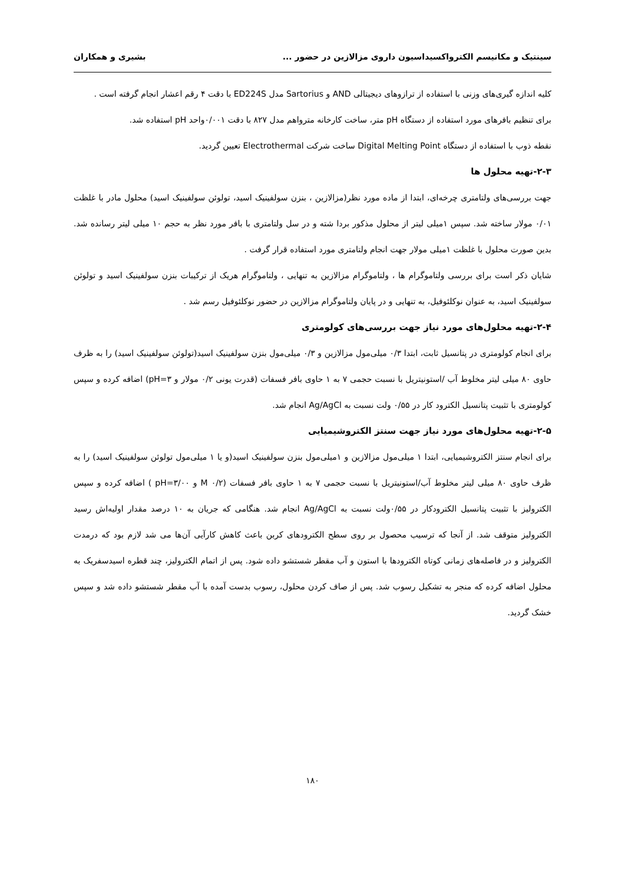سینتیک و مکانیسم الکترواکسیداسیون داروی مزالازین در حضور ... بشیری و همکاران
کلیه اندازه گیری‌های وزنی با استفاده از ترازوهای دیجیتالی AND و Sartorius مدل ED224S با دقت ۴ رقم اعشار انجام گرفته است .
برای تنظیم بافرهای مورد استفاده از دستگاه pH متر، ساخت کارخانه مترواهم مدل ۸۲۷ با دقت ۰/۰۰۱واحد pH استفاده شد.
نقطه ذوب با استفاده از دستگاه Digital Melting Point ساخت شرکت Electrothermal تعیین گردید.
۲-۳-تهیه محلول ها
جهت بررسی‌های ولتامتری چرخه‌ای، ابتدا از ماده مورد نظر(مزالازین ، بنزن سولفینیک اسید، تولوئن سولفینیک اسید) محلول مادر با غلظت ۰/۰۱ مولار ساخته شد. سپس ۱میلی لیتر از محلول مذکور بردا شته و در سل ولتامتری با بافر مورد نظر به حجم ۱۰ میلی لیتر رسانده شد. بدین صورت محلول با غلظت ۱میلی مولار جهت انجام ولتامتری مورد استفاده قرار گرفت .
شایان ذکر است برای بررسی ولتاموگرام ها ، ولتاموگرام مزالازین به تنهایی ، ولتاموگرام هریک از ترکیبات بنزن سولفینیک اسید و تولوئن سولفینیک اسید، به عنوان نوکلئوفیل، به تنهایی و در پایان ولتاموگرام مزالازین در حضور نوکلئوفیل رسم شد .
۲-۴-تهیه محلول‌های مورد نیاز جهت بررسی‌های کولومتری
برای انجام کولومتری در پتانسیل ثابت، ابتدا ۰/۳ میلی‌مول مزالازین و ۰/۳ میلی‌مول بنزن سولفینیک اسید(تولوئن سولفینیک اسید) را به ظرف حاوی ۸۰ میلی لیتر مخلوط آب /استونیتریل با نسبت حجمی ۷ به ۱ حاوی بافر فسفات (قدرت یونی ۰/۲ مولار و pH=۳) اضافه کرده و سپس کولومتری با تثبیت پتانسیل الکترود کار در ۰/۵۵ ولت نسبت به Ag/AgCl انجام شد.
۲-۵-تهیه محلول‌های مورد نیاز جهت سنتز الکتروشیمیایی
برای انجام سنتز الکتروشیمیایی، ابتدا ۱ میلی‌مول مزالازین و ۱میلی‌مول بنزن سولفینیک اسید(و یا ۱ میلی‌مول تولوئن سولفینیک اسید) را به ظرف حاوی ۸۰ میلی لیتر مخلوط آب/استونیتریل با نسبت حجمی ۷ به ۱ حاوی بافر فسفات (۰/۲ M و pH=۳/۰۰ ) اضافه کرده و سپس الکترولیز با تثبیت پتانسیل الکترودکار در ۰/۵۵ولت نسبت به Ag/AgCl انجام شد. هنگامی که جریان به ۱۰ درصد مقدار اولیه‌اش رسید الکترولیز متوقف شد. از آنجا که ترسیب محصول بر روی سطح الکترودهای کربن باعث کاهش کارآیی آن‌ها می شد لازم بود که درمدت الکترولیز و در فاصله‌های زمانی کوتاه الکترودها با استون و آب مقطر شستشو داده شود. پس از اتمام الکترولیز، چند قطره اسیدسفریک به محلول اضافه کرده که منجر به تشکیل رسوب شد. پس از صاف کردن محلول، رسوب بدست آمده با آب مقطر شستشو داده شد و سپس خشک گردید.
۱۸۰